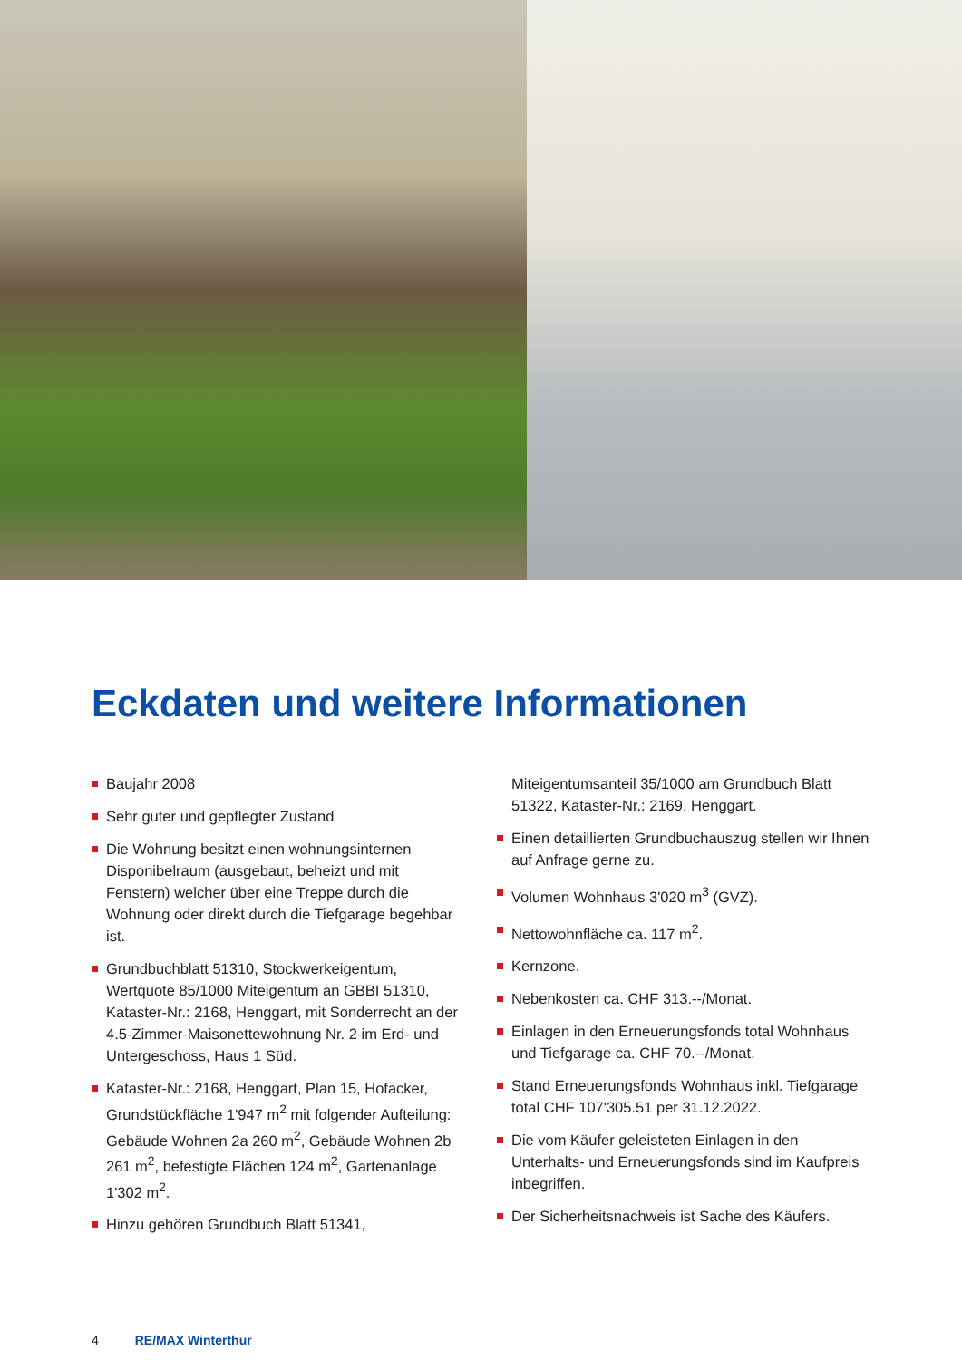Eckdaten und weitere Informationen
Baujahr 2008
Sehr guter und gepflegter Zustand
Die Wohnung besitzt einen wohnungsinternen Disponibelraum (ausgebaut, beheizt und mit Fenstern) welcher über eine Treppe durch die Wohnung oder direkt durch die Tiefgarage begehbar ist.
Grundbuchblatt 51310, Stockwerkeigentum, Wertquote 85/1000 Miteigentum an GBBI 51310, Kataster-Nr.: 2168, Henggart, mit Sonderrecht an der 4.5-Zimmer-Maisonettewohnung Nr. 2 im Erd- und Untergeschoss, Haus 1 Süd.
Kataster-Nr.: 2168, Henggart, Plan 15, Hofacker, Grundstückfläche 1'947 m<sup>2</sup> mit folgender Aufteilung: Gebäude Wohnen 2a 260 m<sup>2</sup>, Gebäude Wohnen 2b 261 m<sup>2</sup>, befestigte Flächen 124 m<sup>2</sup>, Gartenanlage 1'302 m<sup>2</sup>.
Hinzu gehören Grundbuch Blatt 51341,
Miteigentumsanteil 35/1000 am Grundbuch Blatt 51322, Kataster-Nr.: 2169, Henggart.
Einen detaillierten Grundbuchauszug stellen wir Ihnen auf Anfrage gerne zu.
Volumen Wohnhaus 3'020 m<sup>3</sup> (GVZ).
Nettowohnfläche ca. 117 m<sup>2</sup>.
Kernzone.
Nebenkosten ca. CHF 313.--/Monat.
Einlagen in den Erneuerungsfonds total Wohnhaus und Tiefgarage ca. CHF 70.--/Monat.
Stand Erneuerungsfonds Wohnhaus inkl. Tiefgarage total CHF 107'305.51 per 31.12.2022.
Die vom Käufer geleisteten Einlagen in den Unterhalts- und Erneuerungsfonds sind im Kaufpreis inbegriffen.
Der Sicherheitsnachweis ist Sache des Käufers.
4 RE/MAX Winterthur